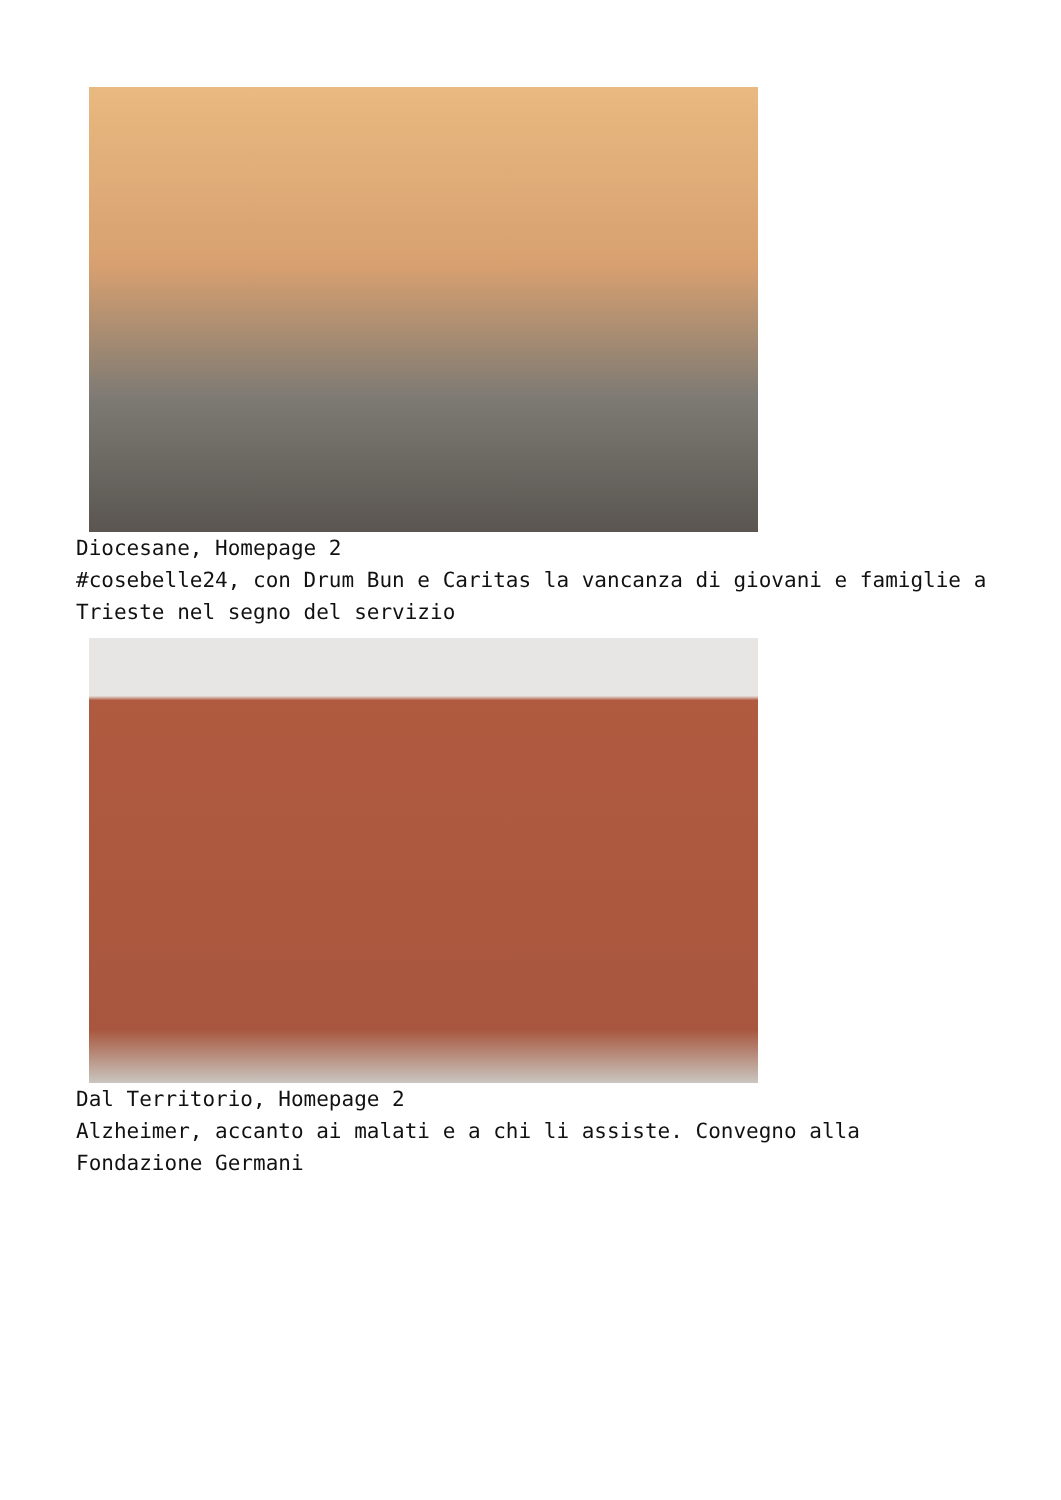Diocesane, Homepage 2
#cosebelle24, con Drum Bun e Caritas la vancanza di giovani e famiglie a Trieste nel segno del servizio
Dal Territorio, Homepage 2
Alzheimer, accanto ai malati e a chi li assiste. Convegno alla Fondazione Germani